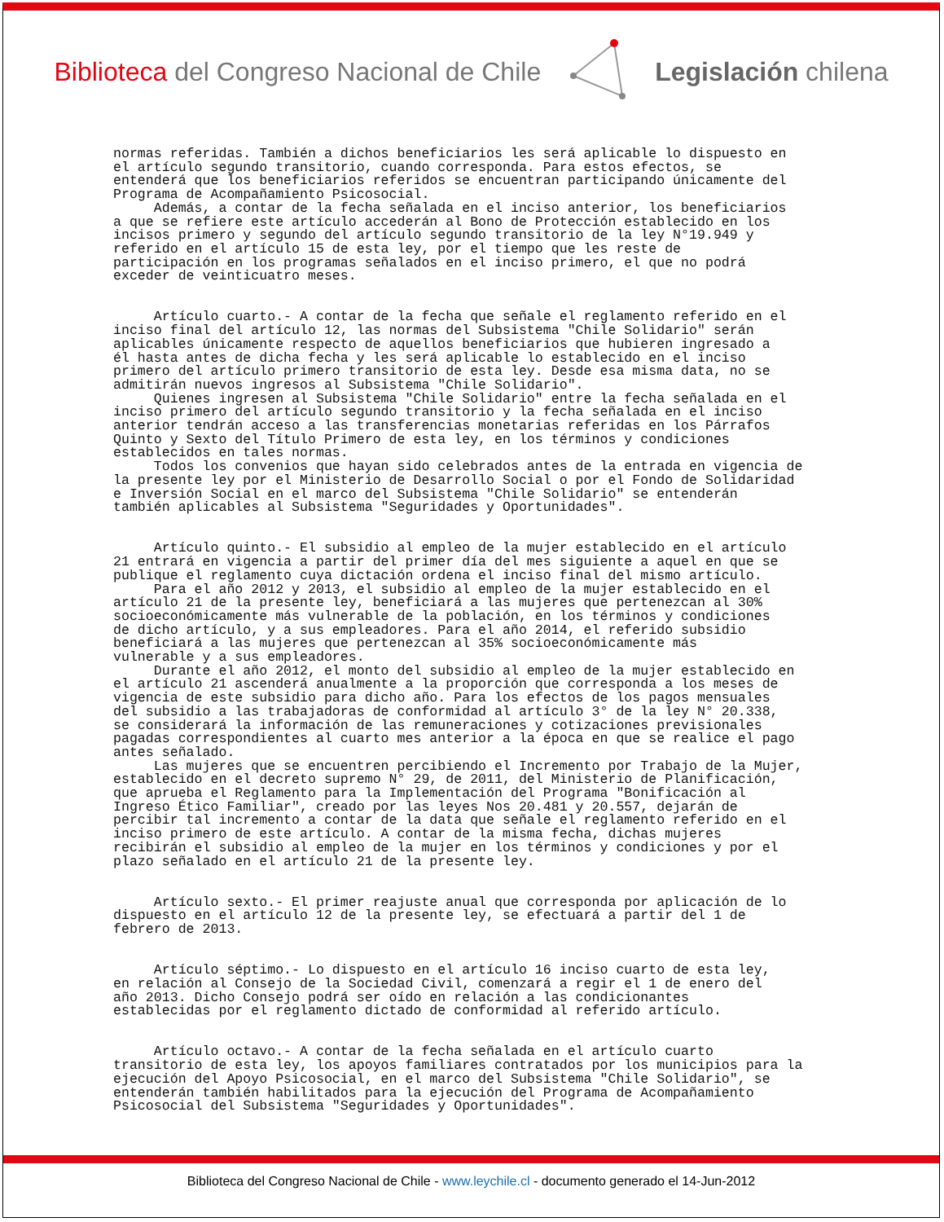Biblioteca del Congreso Nacional de Chile
Legislación chilena
normas referidas. También a dichos beneficiarios les será aplicable lo dispuesto en el artículo segundo transitorio, cuando corresponda. Para estos efectos, se entenderá que los beneficiarios referidos se encuentran participando únicamente del Programa de Acompañamiento Psicosocial. Además, a contar de la fecha señalada en el inciso anterior, los beneficiarios a que se refiere este artículo accederán al Bono de Protección establecido en los incisos primero y segundo del artículo segundo transitorio de la ley N°19.949 y referido en el artículo 15 de esta ley, por el tiempo que les reste de participación en los programas señalados en el inciso primero, el que no podrá exceder de veinticuatro meses. Artículo cuarto.- A contar de la fecha que señale el reglamento referido en el inciso final del artículo 12, las normas del Subsistema "Chile Solidario" serán aplicables únicamente respecto de aquellos beneficiarios que hubieren ingresado a él hasta antes de dicha fecha y les será aplicable lo establecido en el inciso primero del artículo primero transitorio de esta ley. Desde esa misma data, no se admitirán nuevos ingresos al Subsistema "Chile Solidario". Quienes ingresen al Subsistema "Chile Solidario" entre la fecha señalada en el inciso primero del artículo segundo transitorio y la fecha señalada en el inciso anterior tendrán acceso a las transferencias monetarias referidas en los Párrafos Quinto y Sexto del Título Primero de esta ley, en los términos y condiciones establecidos en tales normas. Todos los convenios que hayan sido celebrados antes de la entrada en vigencia de la presente ley por el Ministerio de Desarrollo Social o por el Fondo de Solidaridad e Inversión Social en el marco del Subsistema "Chile Solidario" se entenderán también aplicables al Subsistema "Seguridades y Oportunidades". Artículo quinto.- El subsidio al empleo de la mujer establecido en el artículo 21 entrará en vigencia a partir del primer día del mes siguiente a aquel en que se publique el reglamento cuya dictación ordena el inciso final del mismo artículo. Para el año 2012 y 2013, el subsidio al empleo de la mujer establecido en el artículo 21 de la presente ley, beneficiará a las mujeres que pertenezcan al 30% socioeconómicamente más vulnerable de la población, en los términos y condiciones de dicho artículo, y a sus empleadores. Para el año 2014, el referido subsidio beneficiará a las mujeres que pertenezcan al 35% socioeconómicamente más vulnerable y a sus empleadores. Durante el año 2012, el monto del subsidio al empleo de la mujer establecido en el artículo 21 ascenderá anualmente a la proporción que corresponda a los meses de vigencia de este subsidio para dicho año. Para los efectos de los pagos mensuales del subsidio a las trabajadoras de conformidad al artículo 3° de la ley N° 20.338, se considerará la información de las remuneraciones y cotizaciones previsionales pagadas correspondientes al cuarto mes anterior a la época en que se realice el pago antes señalado. Las mujeres que se encuentren percibiendo el Incremento por Trabajo de la Mujer, establecido en el decreto supremo N° 29, de 2011, del Ministerio de Planificación, que aprueba el Reglamento para la Implementación del Programa "Bonificación al Ingreso Ético Familiar", creado por las leyes Nos 20.481 y 20.557, dejarán de percibir tal incremento a contar de la data que señale el reglamento referido en el inciso primero de este artículo. A contar de la misma fecha, dichas mujeres recibirán el subsidio al empleo de la mujer en los términos y condiciones y por el plazo señalado en el artículo 21 de la presente ley. Artículo sexto.- El primer reajuste anual que corresponda por aplicación de lo dispuesto en el artículo 12 de la presente ley, se efectuará a partir del 1 de febrero de 2013. Artículo séptimo.- Lo dispuesto en el artículo 16 inciso cuarto de esta ley, en relación al Consejo de la Sociedad Civil, comenzará a regir el 1 de enero del año 2013. Dicho Consejo podrá ser oído en relación a las condicionantes establecidas por el reglamento dictado de conformidad al referido artículo. Artículo octavo.- A contar de la fecha señalada en el artículo cuarto transitorio de esta ley, los apoyos familiares contratados por los municipios para la ejecución del Apoyo Psicosocial, en el marco del Subsistema "Chile Solidario", se entenderán también habilitados para la ejecución del Programa de Acompañamiento Psicosocial del Subsistema "Seguridades y Oportunidades".
Biblioteca del Congreso Nacional de Chile - www.leychile.cl - documento generado el 14-Jun-2012